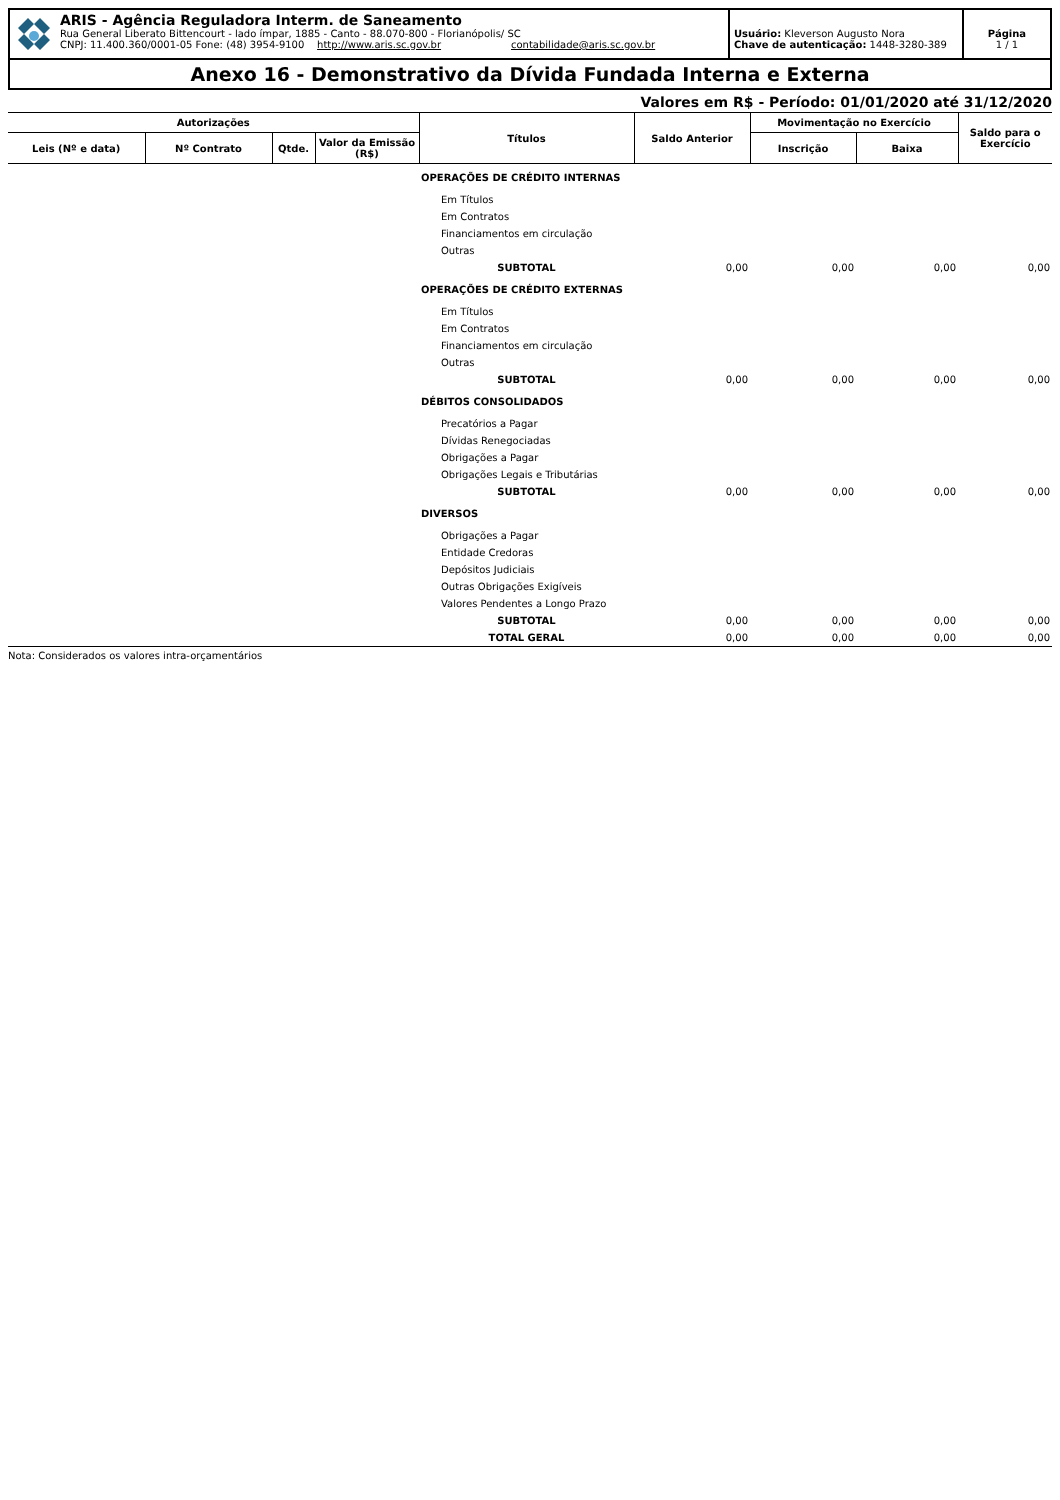ARIS - Agência Reguladora Interm. de Saneamento
Rua General Liberato Bittencourt - lado ímpar, 1885 - Canto - 88.070-800 - Florianópolis/ SC
CNPJ: 11.400.360/0001-05 Fone: (48) 3954-9100 http://www.aris.sc.gov.br contabilidade@aris.sc.gov.br
Usuário: Kleverson Augusto Nora
Chave de autenticação: 1448-3280-389
Página
1 / 1
Anexo 16 - Demonstrativo da Dívida Fundada Interna e Externa
Valores em R$ - Período: 01/01/2020 até 31/12/2020
| Autorizações | | | | Títulos | Saldo Anterior | Movimentação no Exercício | | Saldo para o Exercício |
| --- | --- | --- | --- | --- | --- | --- | --- | --- |
| Leis (Nº e data) | Nº Contrato | Qtde. | Valor da Emissão (R$) | | | Inscrição | Baixa | |
| | | | | OPERAÇÕES DE CRÉDITO INTERNAS | | | | |
| | | | | Em Títulos | | | | |
| | | | | Em Contratos | | | | |
| | | | | Financiamentos em circulação | | | | |
| | | | | Outras | | | | |
| | | | | SUBTOTAL | 0,00 | 0,00 | 0,00 | 0,00 |
| | | | | OPERAÇÕES DE CRÉDITO EXTERNAS | | | | |
| | | | | Em Títulos | | | | |
| | | | | Em Contratos | | | | |
| | | | | Financiamentos em circulação | | | | |
| | | | | Outras | | | | |
| | | | | SUBTOTAL | 0,00 | 0,00 | 0,00 | 0,00 |
| | | | | DÉBITOS CONSOLIDADOS | | | | |
| | | | | Precatórios a Pagar | | | | |
| | | | | Dívidas Renegociadas | | | | |
| | | | | Obrigações a Pagar | | | | |
| | | | | Obrigações Legais e Tributárias | | | | |
| | | | | SUBTOTAL | 0,00 | 0,00 | 0,00 | 0,00 |
| | | | | DIVERSOS | | | | |
| | | | | Obrigações a Pagar | | | | |
| | | | | Entidade Credoras | | | | |
| | | | | Depósitos Judiciais | | | | |
| | | | | Outras Obrigações Exigíveis | | | | |
| | | | | Valores Pendentes a Longo Prazo | | | | |
| | | | | SUBTOTAL | 0,00 | 0,00 | 0,00 | 0,00 |
| | | | | TOTAL GERAL | 0,00 | 0,00 | 0,00 | 0,00 |
Nota: Considerados os valores intra-orçamentários